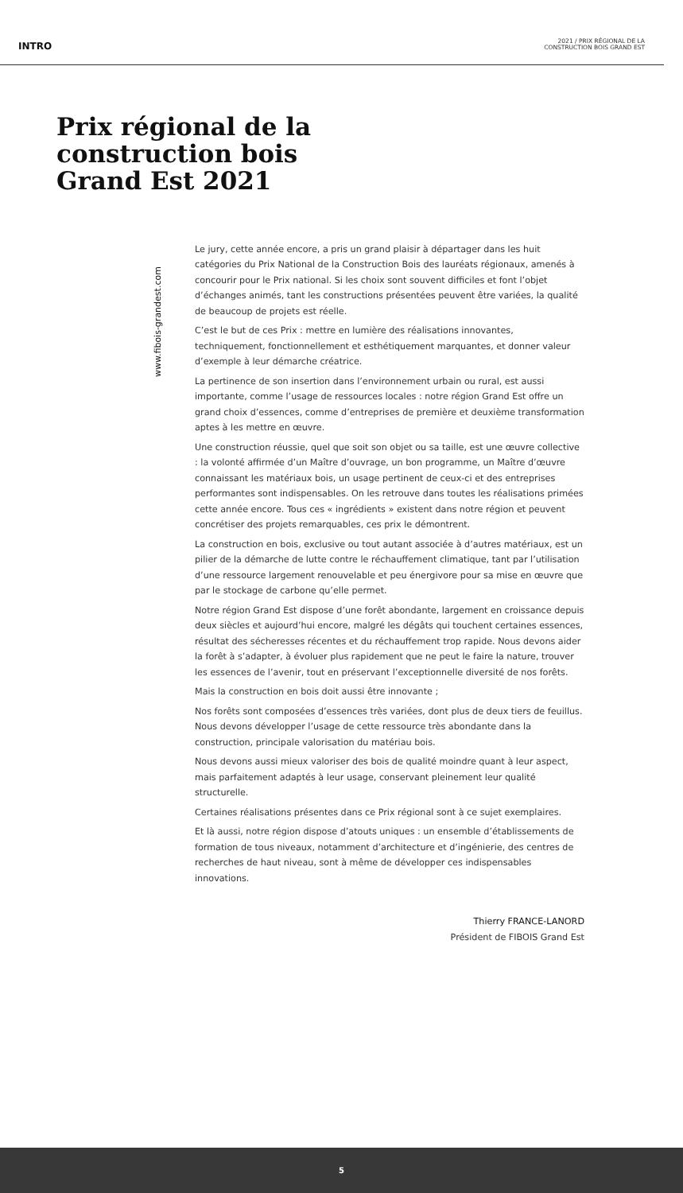INTRO
2021 / PRIX RÉGIONAL DE LA
CONSTRUCTION BOIS GRAND EST
Prix régional de la
construction bois
Grand Est 2021
www.fibois-grandest.com
Le jury, cette année encore, a pris un grand plaisir à départager dans les huit catégories du Prix National de la Construction Bois des lauréats régionaux, amenés à concourir pour le Prix national. Si les choix sont souvent difficiles et font l’objet d’échanges animés, tant les constructions présentées peuvent être variées, la qualité de beaucoup de projets est réelle.
C’est le but de ces Prix : mettre en lumière des réalisations innovantes, techniquement, fonctionnellement et esthétiquement marquantes, et donner valeur d’exemple à leur démarche créatrice.
La pertinence de son insertion dans l’environnement urbain ou rural, est aussi importante, comme l’usage de ressources locales : notre région Grand Est offre un grand choix d’essences, comme d’entreprises de première et deuxième transformation aptes à les mettre en œuvre.
Une construction réussie, quel que soit son objet ou sa taille, est une œuvre collective : la volonté affirmée d’un Maître d’ouvrage, un bon programme, un Maître d’œuvre connaissant les matériaux bois, un usage pertinent de ceux-ci et des entreprises performantes sont indispensables. On les retrouve dans toutes les réalisations primées cette année encore. Tous ces « ingrédients » existent dans notre région et peuvent concrétiser des projets remarquables, ces prix le démontrent.
La construction en bois, exclusive ou tout autant associée à d’autres matériaux, est un pilier de la démarche de lutte contre le réchauffement climatique, tant par l’utilisation d’une ressource largement renouvelable et peu énergivore pour sa mise en œuvre que par le stockage de carbone qu’elle permet.
Notre région Grand Est dispose d’une forêt abondante, largement en croissance depuis deux siècles et aujourd’hui encore, malgré les dégâts qui touchent certaines essences, résultat des sécheresses récentes et du réchauffement trop rapide. Nous devons aider la forêt à s’adapter, à évoluer plus rapidement que ne peut le faire la nature, trouver les essences de l’avenir, tout en préservant l’exceptionnelle diversité de nos forêts.
Mais la construction en bois doit aussi être innovante ;
Nos forêts sont composées d’essences très variées, dont plus de deux tiers de feuillus. Nous devons développer l’usage de cette ressource très abondante dans la construction, principale valorisation du matériau bois.
Nous devons aussi mieux valoriser des bois de qualité moindre quant à leur aspect, mais parfaitement adaptés à leur usage, conservant pleinement leur qualité structurelle.
Certaines réalisations présentes dans ce Prix régional sont à ce sujet exemplaires.
Et là aussi, notre région dispose d’atouts uniques : un ensemble d’établissements de formation de tous niveaux, notamment d’architecture et d’ingénierie, des centres de recherches de haut niveau, sont à même de développer ces indispensables innovations.
Thierry FRANCE-LANORD
Président de FIBOIS Grand Est
5